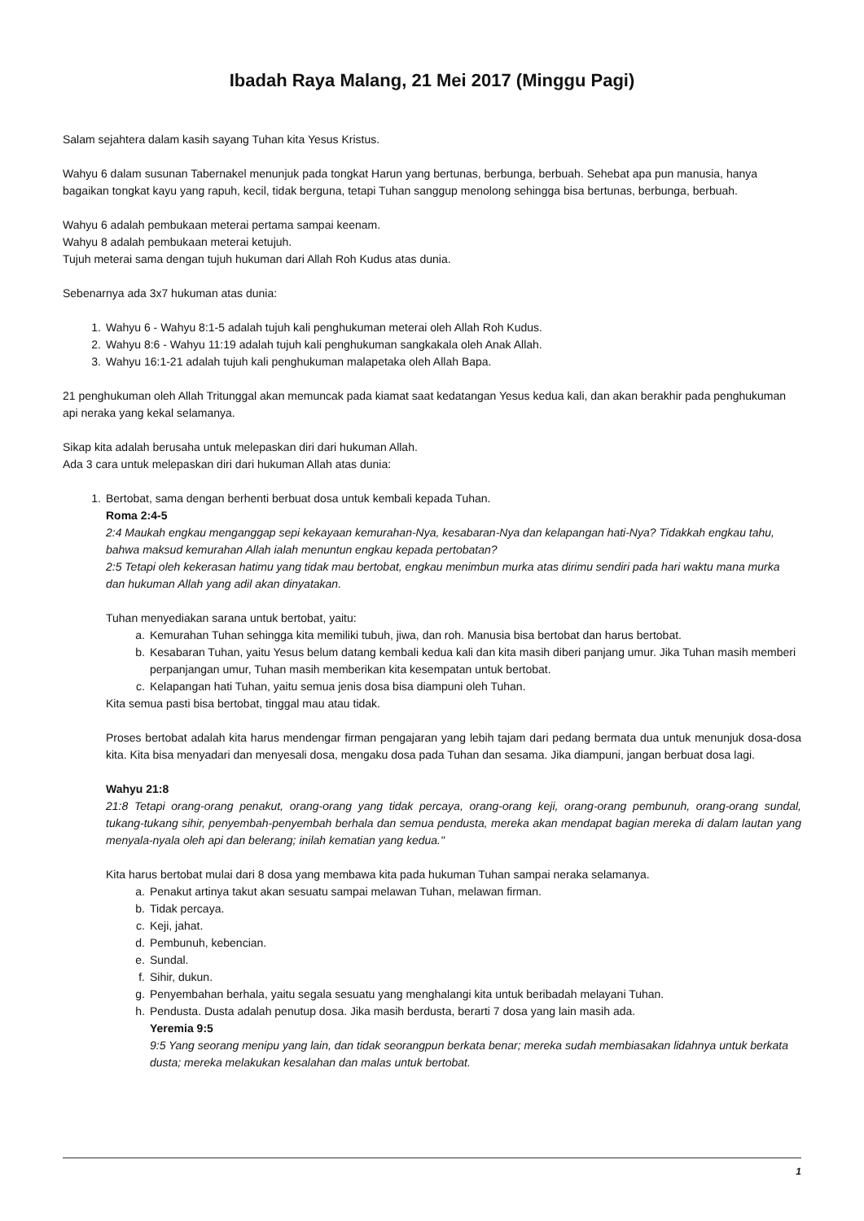Ibadah Raya Malang, 21 Mei 2017 (Minggu Pagi)
Salam sejahtera dalam kasih sayang Tuhan kita Yesus Kristus.
Wahyu 6 dalam susunan Tabernakel menunjuk pada tongkat Harun yang bertunas, berbunga, berbuah. Sehebat apa pun manusia, hanya bagaikan tongkat kayu yang rapuh, kecil, tidak berguna, tetapi Tuhan sanggup menolong sehingga bisa bertunas, berbunga, berbuah.
Wahyu 6 adalah pembukaan meterai pertama sampai keenam.
Wahyu 8 adalah pembukaan meterai ketujuh.
Tujuh meterai sama dengan tujuh hukuman dari Allah Roh Kudus atas dunia.
Sebenarnya ada 3x7 hukuman atas dunia:
1. Wahyu 6 - Wahyu 8:1-5 adalah tujuh kali penghukuman meterai oleh Allah Roh Kudus.
2. Wahyu 8:6 - Wahyu 11:19 adalah tujuh kali penghukuman sangkakala oleh Anak Allah.
3. Wahyu 16:1-21 adalah tujuh kali penghukuman malapetaka oleh Allah Bapa.
21 penghukuman oleh Allah Tritunggal akan memuncak pada kiamat saat kedatangan Yesus kedua kali, dan akan berakhir pada penghukuman api neraka yang kekal selamanya.
Sikap kita adalah berusaha untuk melepaskan diri dari hukuman Allah.
Ada 3 cara untuk melepaskan diri dari hukuman Allah atas dunia:
1. Bertobat, sama dengan berhenti berbuat dosa untuk kembali kepada Tuhan.
Roma 2:4-5
2:4 Maukah engkau menganggap sepi kekayaan kemurahan-Nya, kesabaran-Nya dan kelapangan hati-Nya? Tidakkah engkau tahu, bahwa maksud kemurahan Allah ialah menuntun engkau kepada pertobatan?
2:5 Tetapi oleh kekerasan hatimu yang tidak mau bertobat, engkau menimbun murka atas dirimu sendiri pada hari waktu mana murka dan hukuman Allah yang adil akan dinyatakan.
Tuhan menyediakan sarana untuk bertobat, yaitu:
a. Kemurahan Tuhan sehingga kita memiliki tubuh, jiwa, dan roh. Manusia bisa bertobat dan harus bertobat.
b. Kesabaran Tuhan, yaitu Yesus belum datang kembali kedua kali dan kita masih diberi panjang umur. Jika Tuhan masih memberi perpanjangan umur, Tuhan masih memberikan kita kesempatan untuk bertobat.
c. Kelapangan hati Tuhan, yaitu semua jenis dosa bisa diampuni oleh Tuhan.
Kita semua pasti bisa bertobat, tinggal mau atau tidak.
Proses bertobat adalah kita harus mendengar firman pengajaran yang lebih tajam dari pedang bermata dua untuk menunjuk dosa-dosa kita. Kita bisa menyadari dan menyesali dosa, mengaku dosa pada Tuhan dan sesama. Jika diampuni, jangan berbuat dosa lagi.
Wahyu 21:8
21:8 Tetapi orang-orang penakut, orang-orang yang tidak percaya, orang-orang keji, orang-orang pembunuh, orang-orang sundal, tukang-tukang sihir, penyembah-penyembah berhala dan semua pendusta, mereka akan mendapat bagian mereka di dalam lautan yang menyala-nyala oleh api dan belerang; inilah kematian yang kedua."
Kita harus bertobat mulai dari 8 dosa yang membawa kita pada hukuman Tuhan sampai neraka selamanya.
a. Penakut artinya takut akan sesuatu sampai melawan Tuhan, melawan firman.
b. Tidak percaya.
c. Keji, jahat.
d. Pembunuh, kebencian.
e. Sundal.
f. Sihir, dukun.
g. Penyembahan berhala, yaitu segala sesuatu yang menghalangi kita untuk beribadah melayani Tuhan.
h. Pendusta. Dusta adalah penutup dosa. Jika masih berdusta, berarti 7 dosa yang lain masih ada.
Yeremia 9:5
9:5 Yang seorang menipu yang lain, dan tidak seorangpun berkata benar; mereka sudah membiasakan lidahnya untuk berkata dusta; mereka melakukan kesalahan dan malas untuk bertobat.
1